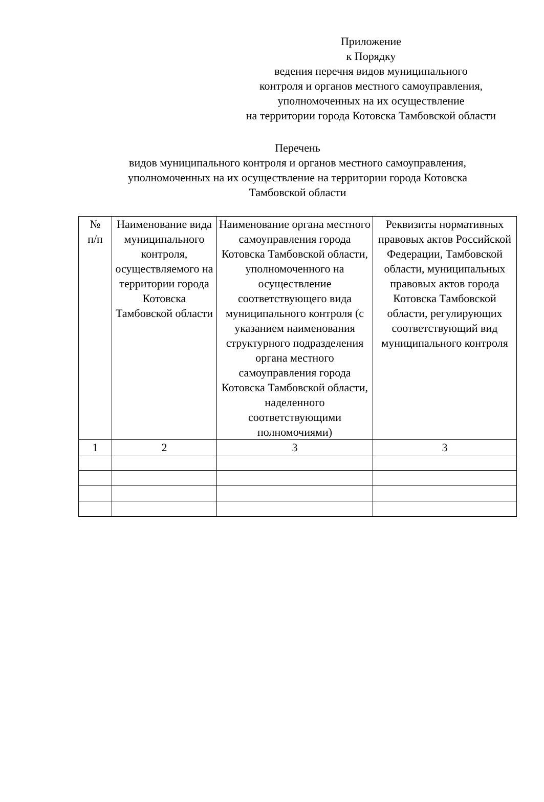Приложение
к Порядку
ведения перечня видов муниципального
контроля и органов местного самоуправления,
уполномоченных на их осуществление
на территории города Котовска Тамбовской области
Перечень
видов муниципального контроля и органов местного самоуправления,
уполномоченных на их осуществление на территории города Котовска
Тамбовской области
| № п/п | Наименование вида муниципального контроля, осуществляемого на территории города Котовска Тамбовской области | Наименование органа местного самоуправления города Котовска Тамбовской области, уполномоченного на осуществление соответствующего вида муниципального контроля (с указанием наименования структурного подразделения органа местного самоуправления города Котовска Тамбовской области, наделенного соответствующими полномочиями) | Реквизиты нормативных правовых актов Российской Федерации, Тамбовской области, муниципальных правовых актов города Котовска Тамбовской области, регулирующих соответствующий вид муниципального контроля |
| --- | --- | --- | --- |
| 1 | 2 | 3 | 3 |